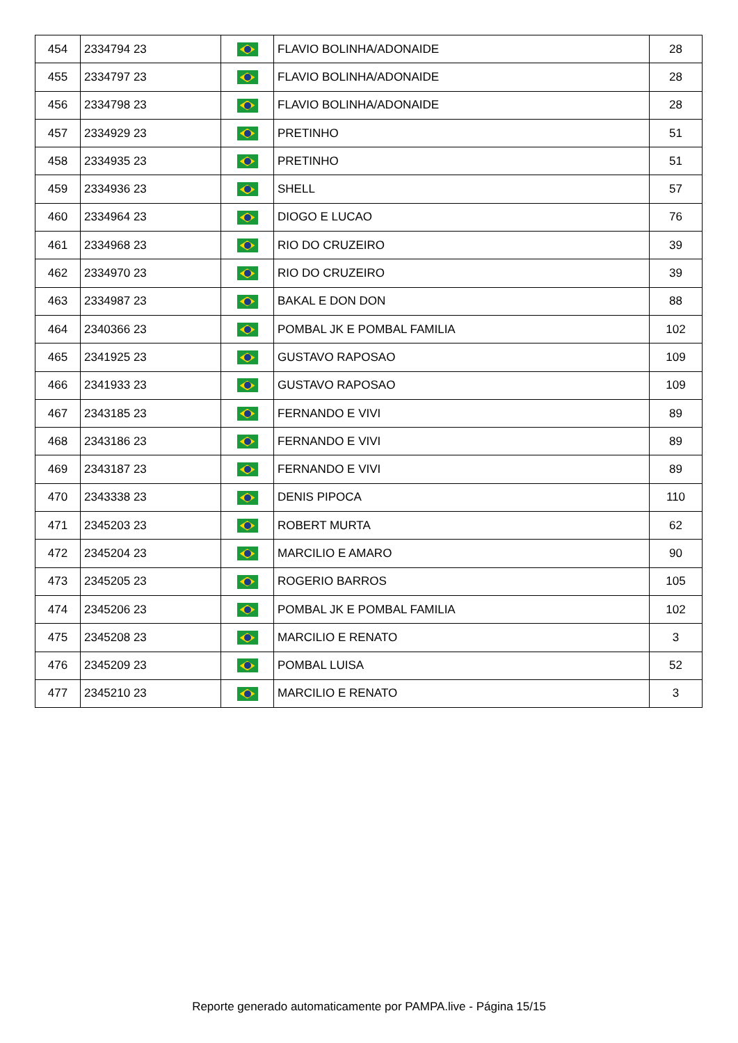| 454 | 2334794 23 | | FLAVIO BOLINHA/ADONAIDE | 28 |
| 455 | 2334797 23 | | FLAVIO BOLINHA/ADONAIDE | 28 |
| 456 | 2334798 23 | | FLAVIO BOLINHA/ADONAIDE | 28 |
| 457 | 2334929 23 | | PRETINHO | 51 |
| 458 | 2334935 23 | | PRETINHO | 51 |
| 459 | 2334936 23 | | SHELL | 57 |
| 460 | 2334964 23 | | DIOGO E LUCAO | 76 |
| 461 | 2334968 23 | | RIO DO CRUZEIRO | 39 |
| 462 | 2334970 23 | | RIO DO CRUZEIRO | 39 |
| 463 | 2334987 23 | | BAKAL E DON DON | 88 |
| 464 | 2340366 23 | | POMBAL JK E POMBAL FAMILIA | 102 |
| 465 | 2341925 23 | | GUSTAVO RAPOSAO | 109 |
| 466 | 2341933 23 | | GUSTAVO RAPOSAO | 109 |
| 467 | 2343185 23 | | FERNANDO E VIVI | 89 |
| 468 | 2343186 23 | | FERNANDO E VIVI | 89 |
| 469 | 2343187 23 | | FERNANDO E VIVI | 89 |
| 470 | 2343338 23 | | DENIS PIPOCA | 110 |
| 471 | 2345203 23 | | ROBERT MURTA | 62 |
| 472 | 2345204 23 | | MARCILIO E AMARO | 90 |
| 473 | 2345205 23 | | ROGERIO BARROS | 105 |
| 474 | 2345206 23 | | POMBAL JK E POMBAL FAMILIA | 102 |
| 475 | 2345208 23 | | MARCILIO E RENATO | 3 |
| 476 | 2345209 23 | | POMBAL LUISA | 52 |
| 477 | 2345210 23 | | MARCILIO E RENATO | 3 |
Reporte generado automaticamente por PAMPA.live - Página 15/15